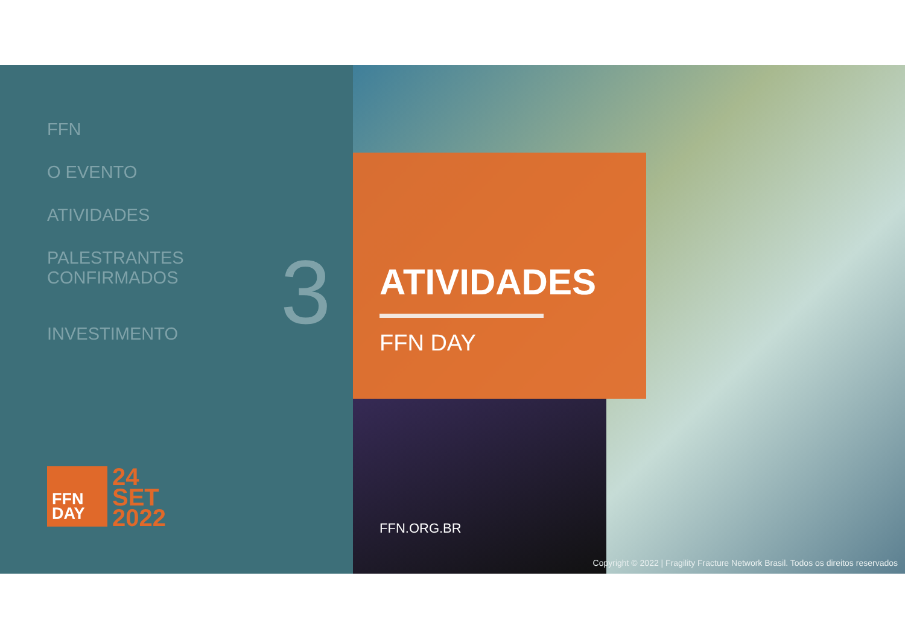FFN
O EVENTO
ATIVIDADES
PALESTRANTES
CONFIRMADOS
INVESTIMENTO
3
FFN
DAY
24
SET
2022
ATIVIDADES
FFN DAY
FFN.ORG.BR
Copyright © 2022 | Fragility Fracture Network Brasil. Todos os direitos reservados